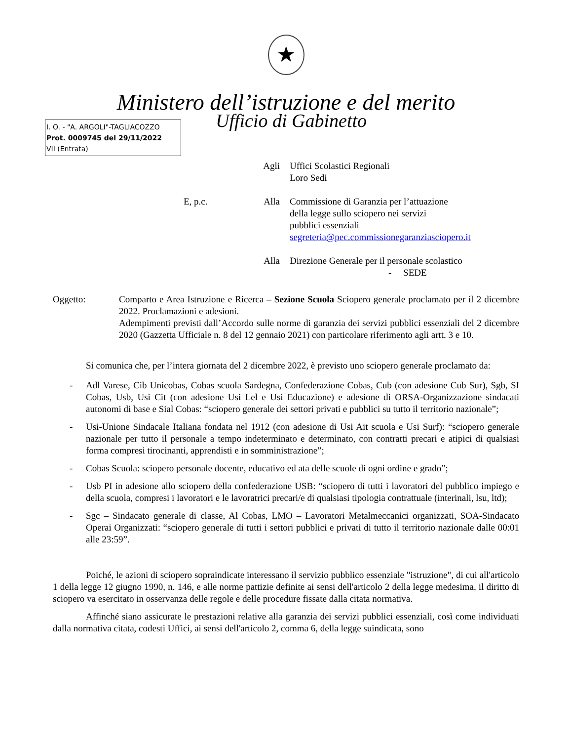★
Ministero dell’istruzione e del merito
I. O. - "A. ARGOLI"-TAGLIACOZZO
Prot. 0009745 del 29/11/2022
VII (Entrata)
Ufficio di Gabinetto
Agli Uffici Scolastici Regionali
Loro Sedi
E, p.c. Alla Commissione di Garanzia per l’attuazione
della legge sullo sciopero nei servizi
pubblici essenziali
segreteria@pec.commissionegaranziasciopero.it
Alla Direzione Generale per il personale scolastico
- SEDE
Oggetto: Comparto e Area Istruzione e Ricerca – Sezione Scuola Sciopero generale proclamato per il 2 dicembre 2022. Proclamazioni e adesioni.
Adempimenti previsti dall’Accordo sulle norme di garanzia dei servizi pubblici essenziali del 2 dicembre 2020 (Gazzetta Ufficiale n. 8 del 12 gennaio 2021) con particolare riferimento agli artt. 3 e 10.
Si comunica che, per l’intera giornata del 2 dicembre 2022, è previsto uno sciopero generale proclamato da:
- Adl Varese, Cib Unicobas, Cobas scuola Sardegna, Confederazione Cobas, Cub (con adesione Cub Sur), Sgb, SI Cobas, Usb, Usi Cit (con adesione Usi Lel e Usi Educazione) e adesione di ORSA-Organizzazione sindacati autonomi di base e Sial Cobas: “sciopero generale dei settori privati e pubblici su tutto il territorio nazionale”;
- Usi-Unione Sindacale Italiana fondata nel 1912 (con adesione di Usi Ait scuola e Usi Surf): “sciopero generale nazionale per tutto il personale a tempo indeterminato e determinato, con contratti precari e atipici di qualsiasi forma compresi tirocinanti, apprendisti e in somministrazione”;
- Cobas Scuola: sciopero personale docente, educativo ed ata delle scuole di ogni ordine e grado”;
- Usb PI in adesione allo sciopero della confederazione USB: “sciopero di tutti i lavoratori del pubblico impiego e della scuola, compresi i lavoratori e le lavoratrici precari/e di qualsiasi tipologia contrattuale (interinali, lsu, ltd);
- Sgc – Sindacato generale di classe, Al Cobas, LMO – Lavoratori Metalmeccanici organizzati, SOA-Sindacato Operai Organizzati: “sciopero generale di tutti i settori pubblici e privati di tutto il territorio nazionale dalle 00:01 alle 23:59”.
Poiché, le azioni di sciopero sopraindicate interessano il servizio pubblico essenziale "istruzione", di cui all'articolo 1 della legge 12 giugno 1990, n. 146, e alle norme pattizie definite ai sensi dell'articolo 2 della legge medesima, il diritto di sciopero va esercitato in osservanza delle regole e delle procedure fissate dalla citata normativa.
Affinché siano assicurate le prestazioni relative alla garanzia dei servizi pubblici essenziali, così come individuati dalla normativa citata, codesti Uffici, ai sensi dell'articolo 2, comma 6, della legge suindicata, sono